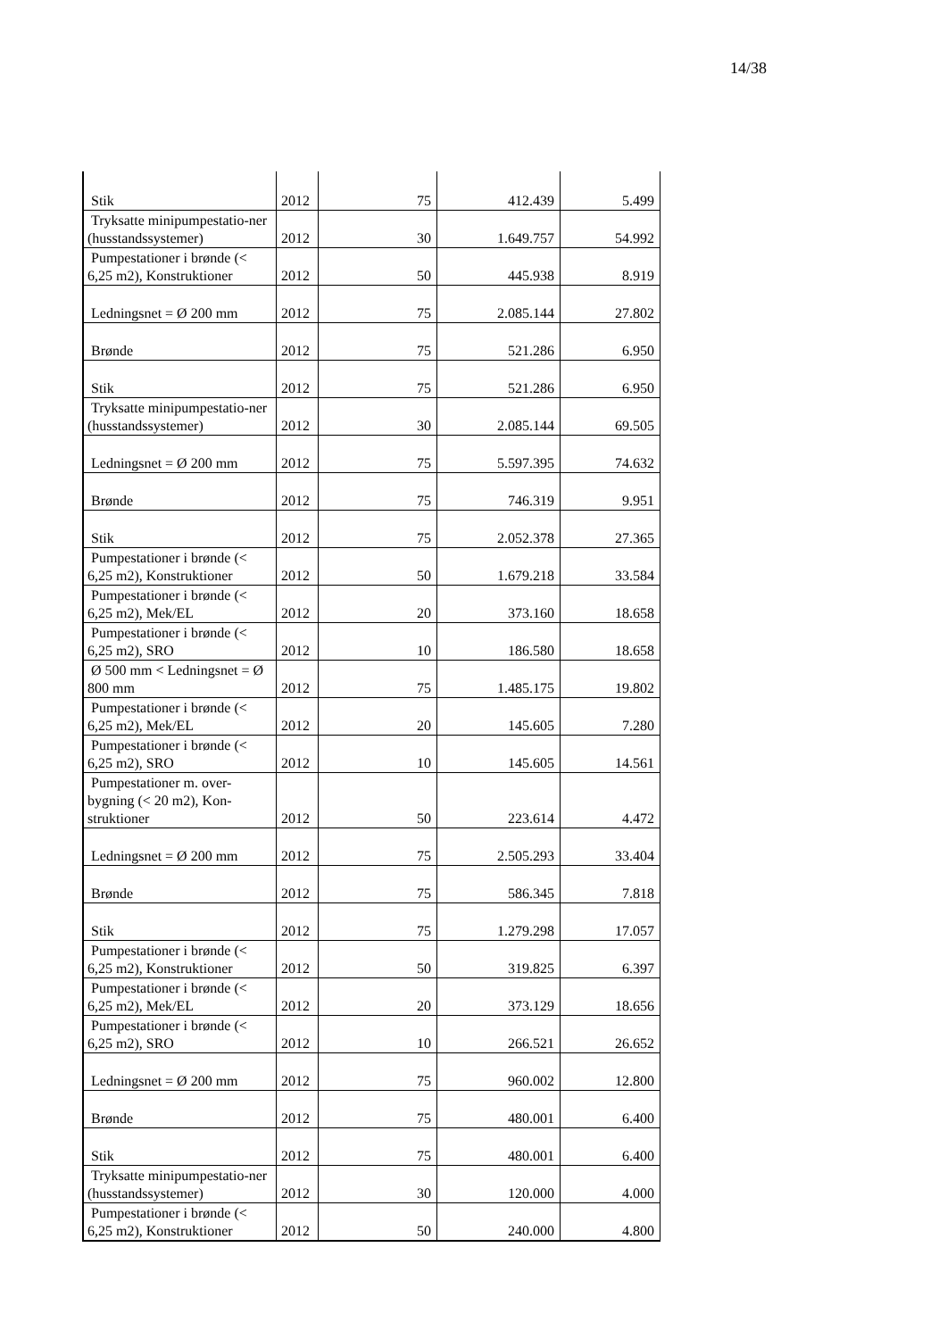14/38
| Stik | 2012 | 75 | 412.439 | 5.499 |
| Tryksatte minipumpestatio-ner (husstandssystemer) | 2012 | 30 | 1.649.757 | 54.992 |
| Pumpestationer i brønde (< 6,25 m2), Konstruktioner | 2012 | 50 | 445.938 | 8.919 |
| Ledningsnet = Ø 200 mm | 2012 | 75 | 2.085.144 | 27.802 |
| Brønde | 2012 | 75 | 521.286 | 6.950 |
| Stik | 2012 | 75 | 521.286 | 6.950 |
| Tryksatte minipumpestatio-ner (husstandssystemer) | 2012 | 30 | 2.085.144 | 69.505 |
| Ledningsnet = Ø 200 mm | 2012 | 75 | 5.597.395 | 74.632 |
| Brønde | 2012 | 75 | 746.319 | 9.951 |
| Stik | 2012 | 75 | 2.052.378 | 27.365 |
| Pumpestationer i brønde (< 6,25 m2), Konstruktioner | 2012 | 50 | 1.679.218 | 33.584 |
| Pumpestationer i brønde (< 6,25 m2), Mek/EL | 2012 | 20 | 373.160 | 18.658 |
| Pumpestationer i brønde (< 6,25 m2), SRO | 2012 | 10 | 186.580 | 18.658 |
| Ø 500 mm < Ledningsnet = Ø 800 mm | 2012 | 75 | 1.485.175 | 19.802 |
| Pumpestationer i brønde (< 6,25 m2), Mek/EL | 2012 | 20 | 145.605 | 7.280 |
| Pumpestationer i brønde (< 6,25 m2), SRO | 2012 | 10 | 145.605 | 14.561 |
| Pumpestationer m. over-bygning (< 20 m2), Kon-struktioner | 2012 | 50 | 223.614 | 4.472 |
| Ledningsnet = Ø 200 mm | 2012 | 75 | 2.505.293 | 33.404 |
| Brønde | 2012 | 75 | 586.345 | 7.818 |
| Stik | 2012 | 75 | 1.279.298 | 17.057 |
| Pumpestationer i brønde (< 6,25 m2), Konstruktioner | 2012 | 50 | 319.825 | 6.397 |
| Pumpestationer i brønde (< 6,25 m2), Mek/EL | 2012 | 20 | 373.129 | 18.656 |
| Pumpestationer i brønde (< 6,25 m2), SRO | 2012 | 10 | 266.521 | 26.652 |
| Ledningsnet = Ø 200 mm | 2012 | 75 | 960.002 | 12.800 |
| Brønde | 2012 | 75 | 480.001 | 6.400 |
| Stik | 2012 | 75 | 480.001 | 6.400 |
| Tryksatte minipumpestatio-ner (husstandssystemer) | 2012 | 30 | 120.000 | 4.000 |
| Pumpestationer i brønde (< 6,25 m2), Konstruktioner | 2012 | 50 | 240.000 | 4.800 |